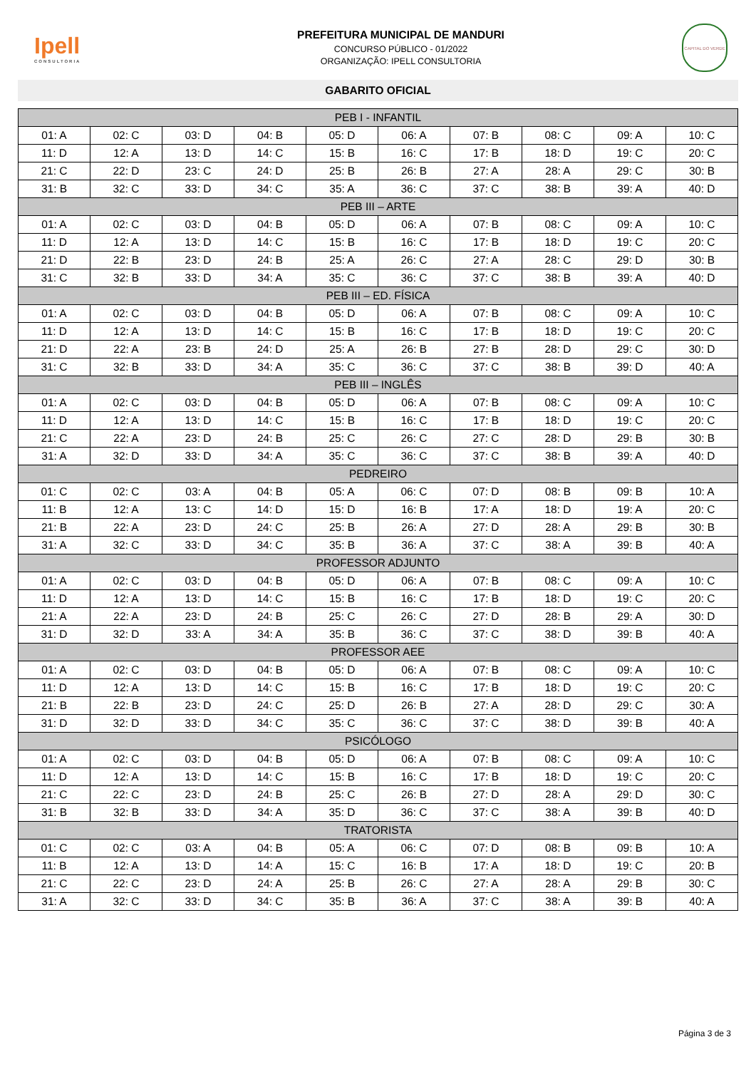Ipell
CONSULTORIA
PREFEITURA MUNICIPAL DE MANDURI
CONCURSO PÚBLICO - 01/2022
ORGANIZAÇÃO: IPELL CONSULTORIA
CAPITAL DO VERDE
GABARITO OFICIAL
| PEB I - INFANTIL | | | | | | | | | |
| --- | --- | --- | --- | --- | --- | --- | --- | --- | --- |
| 01: A | 02: C | 03: D | 04: B | 05: D | 06: A | 07: B | 08: C | 09: A | 10: C |
| 11: D | 12: A | 13: D | 14: C | 15: B | 16: C | 17: B | 18: D | 19: C | 20: C |
| 21: C | 22: D | 23: C | 24: D | 25: B | 26: B | 27: A | 28: A | 29: C | 30: B |
| 31: B | 32: C | 33: D | 34: C | 35: A | 36: C | 37: C | 38: B | 39: A | 40: D |
| PEB III – ARTE | | | | | | | | | |
| 01: A | 02: C | 03: D | 04: B | 05: D | 06: A | 07: B | 08: C | 09: A | 10: C |
| 11: D | 12: A | 13: D | 14: C | 15: B | 16: C | 17: B | 18: D | 19: C | 20: C |
| 21: D | 22: B | 23: D | 24: B | 25: A | 26: C | 27: A | 28: C | 29: D | 30: B |
| 31: C | 32: B | 33: D | 34: A | 35: C | 36: C | 37: C | 38: B | 39: A | 40: D |
| PEB III – ED. FÍSICA | | | | | | | | | |
| 01: A | 02: C | 03: D | 04: B | 05: D | 06: A | 07: B | 08: C | 09: A | 10: C |
| 11: D | 12: A | 13: D | 14: C | 15: B | 16: C | 17: B | 18: D | 19: C | 20: C |
| 21: D | 22: A | 23: B | 24: D | 25: A | 26: B | 27: B | 28: D | 29: C | 30: D |
| 31: C | 32: B | 33: D | 34: A | 35: C | 36: C | 37: C | 38: B | 39: D | 40: A |
| PEB III – INGLÊS | | | | | | | | | |
| 01: A | 02: C | 03: D | 04: B | 05: D | 06: A | 07: B | 08: C | 09: A | 10: C |
| 11: D | 12: A | 13: D | 14: C | 15: B | 16: C | 17: B | 18: D | 19: C | 20: C |
| 21: C | 22: A | 23: D | 24: B | 25: C | 26: C | 27: C | 28: D | 29: B | 30: B |
| 31: A | 32: D | 33: D | 34: A | 35: C | 36: C | 37: C | 38: B | 39: A | 40: D |
| PEDREIRO | | | | | | | | | |
| 01: C | 02: C | 03: A | 04: B | 05: A | 06: C | 07: D | 08: B | 09: B | 10: A |
| 11: B | 12: A | 13: C | 14: D | 15: D | 16: B | 17: A | 18: D | 19: A | 20: C |
| 21: B | 22: A | 23: D | 24: C | 25: B | 26: A | 27: D | 28: A | 29: B | 30: B |
| 31: A | 32: C | 33: D | 34: C | 35: B | 36: A | 37: C | 38: A | 39: B | 40: A |
| PROFESSOR ADJUNTO | | | | | | | | | |
| 01: A | 02: C | 03: D | 04: B | 05: D | 06: A | 07: B | 08: C | 09: A | 10: C |
| 11: D | 12: A | 13: D | 14: C | 15: B | 16: C | 17: B | 18: D | 19: C | 20: C |
| 21: A | 22: A | 23: D | 24: B | 25: C | 26: C | 27: D | 28: B | 29: A | 30: D |
| 31: D | 32: D | 33: A | 34: A | 35: B | 36: C | 37: C | 38: D | 39: B | 40: A |
| PROFESSOR AEE | | | | | | | | | |
| 01: A | 02: C | 03: D | 04: B | 05: D | 06: A | 07: B | 08: C | 09: A | 10: C |
| 11: D | 12: A | 13: D | 14: C | 15: B | 16: C | 17: B | 18: D | 19: C | 20: C |
| 21: B | 22: B | 23: D | 24: C | 25: D | 26: B | 27: A | 28: D | 29: C | 30: A |
| 31: D | 32: D | 33: D | 34: C | 35: C | 36: C | 37: C | 38: D | 39: B | 40: A |
| PSICÓLOGO | | | | | | | | | |
| 01: A | 02: C | 03: D | 04: B | 05: D | 06: A | 07: B | 08: C | 09: A | 10: C |
| 11: D | 12: A | 13: D | 14: C | 15: B | 16: C | 17: B | 18: D | 19: C | 20: C |
| 21: C | 22: C | 23: D | 24: B | 25: C | 26: B | 27: D | 28: A | 29: D | 30: C |
| 31: B | 32: B | 33: D | 34: A | 35: D | 36: C | 37: C | 38: A | 39: B | 40: D |
| TRATORISTA | | | | | | | | | |
| 01: C | 02: C | 03: A | 04: B | 05: A | 06: C | 07: D | 08: B | 09: B | 10: A |
| 11: B | 12: A | 13: D | 14: A | 15: C | 16: B | 17: A | 18: D | 19: C | 20: B |
| 21: C | 22: C | 23: D | 24: A | 25: B | 26: C | 27: A | 28: A | 29: B | 30: C |
| 31: A | 32: C | 33: D | 34: C | 35: B | 36: A | 37: C | 38: A | 39: B | 40: A |
Página 3 de 3